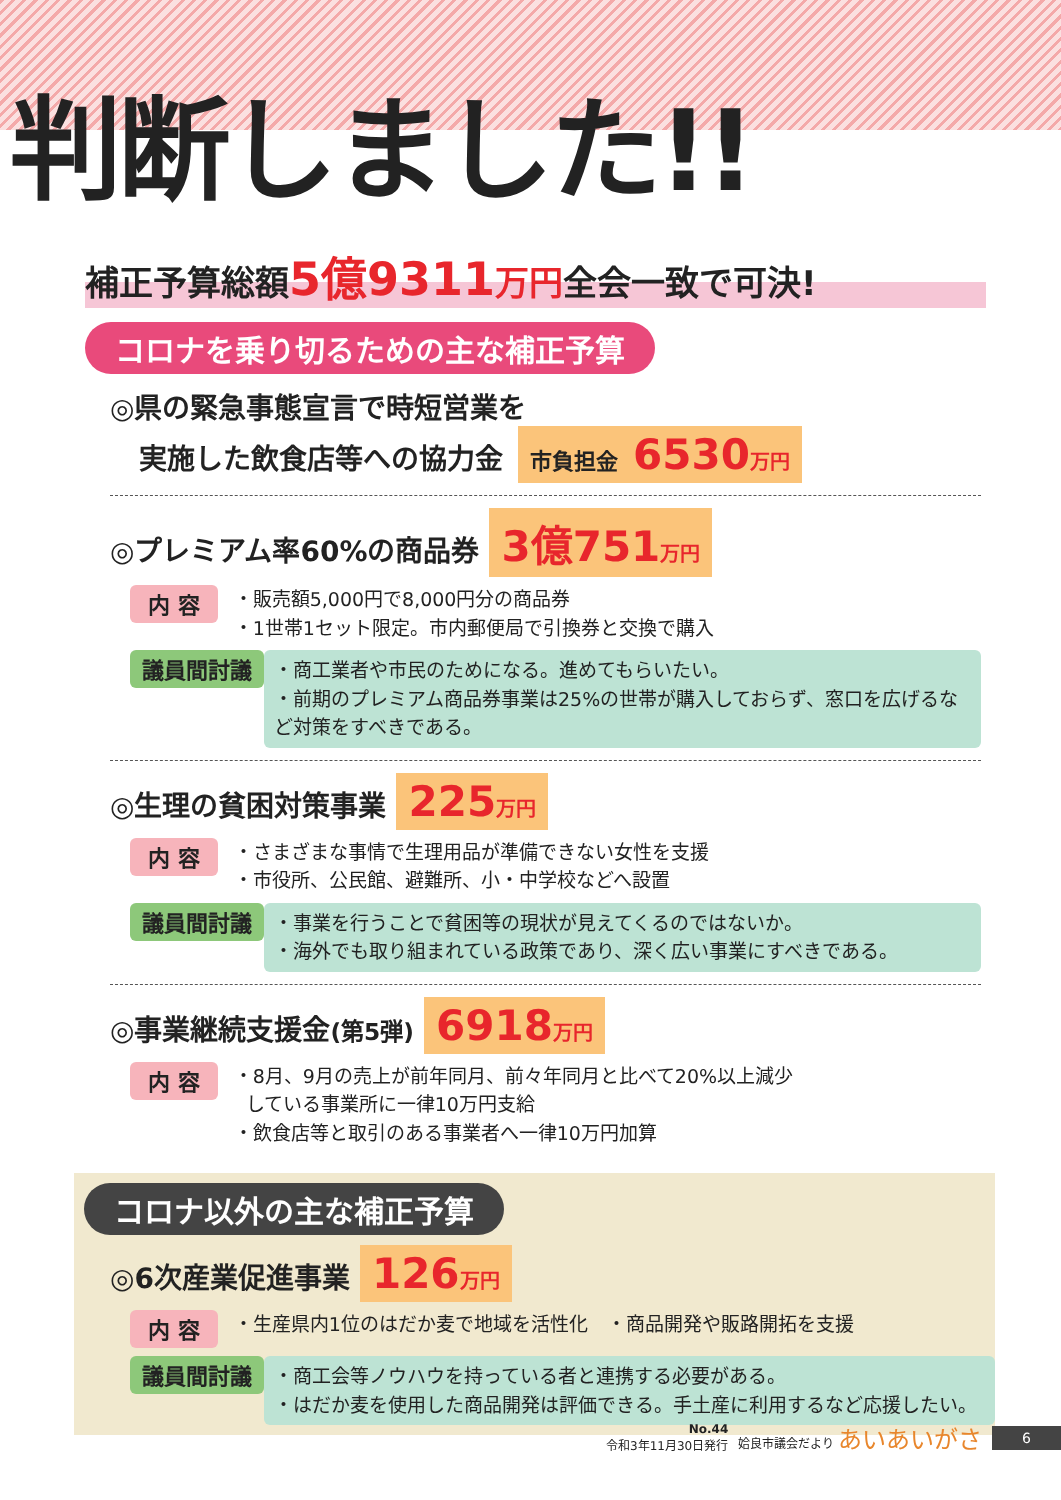判断しました!!
補正予算総額5億9311 万円全会一致で可決!
コロナを乗り切るための主な補正予算
◎県の緊急事態宣言で時短営業を
実施した飲食店等への協力金 市負担金 6530万円
◎プレミアム率60%の商品券 3億751万円
内 容
・販売額5,000円で8,000円分の商品券
・1世帯1セット限定。市内郵便局で引換券と交換で購入
議員間討議
・商工業者や市民のためになる。進めてもらいたい。
・前期のプレミアム商品券事業は25%の世帯が購入しておらず、窓口を広げるなど対策をすべきである。
◎生理の貧困対策事業 225万円
内 容
・さまざまな事情で生理用品が準備できない女性を支援
・市役所、公民館、避難所、小・中学校などへ設置
議員間討議
・事業を行うことで貧困等の現状が見えてくるのではないか。
・海外でも取り組まれている政策であり、深く広い事業にすべきである。
◎事業継続支援金(第5弾) 6918万円
内 容
・8月、9月の売上が前年同月、前々年同月と比べて20%以上減少
している事業所に一律10万円支給
・飲食店等と取引のある事業者へ一律10万円加算
コロナ以外の主な補正予算
◎6次産業促進事業 126万円
内 容
・生産県内1位のはだか麦で地域を活性化　・商品開発や販路開拓を支援
議員間討議
・商工会等ノウハウを持っている者と連携する必要がある。
・はだか麦を使用した商品開発は評価できる。手土産に利用するなど応援したい。
No.44
令和3年11月30日発行
姶良市議会だより あいあいがさ
6